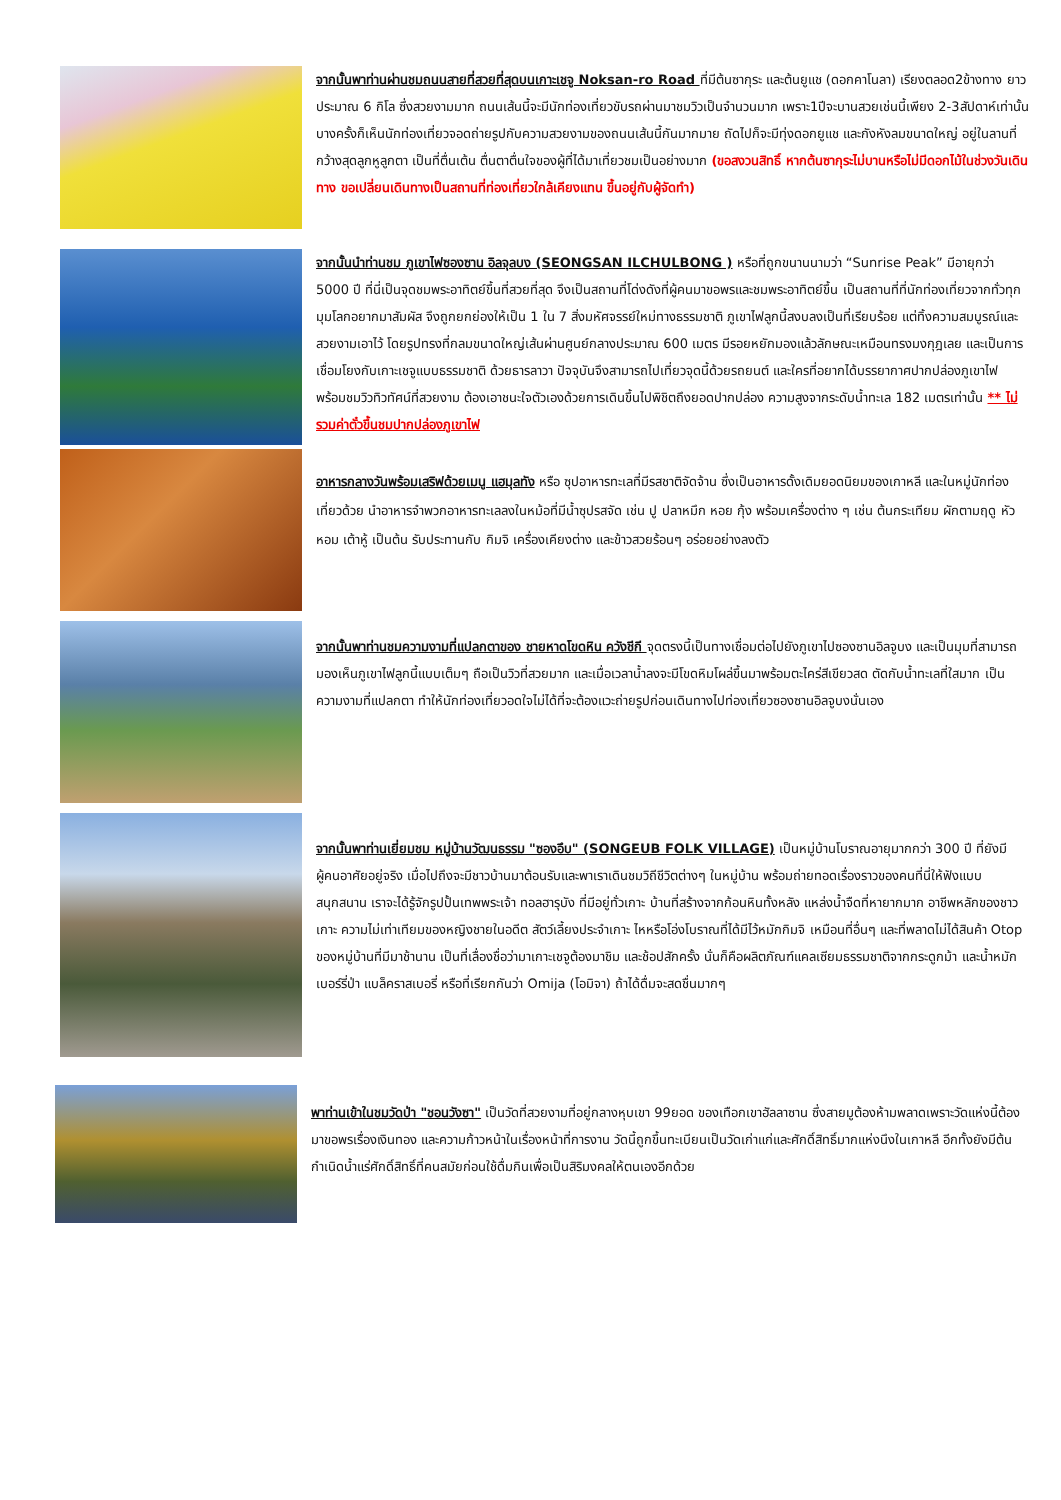จากนั้นพาท่านผ่านชมถนนสายที่สวยที่สุดบนเกาะเชจู Noksan-ro Road ที่มีต้นซากุระ และต้นยูแช (ดอกคาโนลา) เรียงตลอด2ข้างทาง ยาวประมาณ 6 กิโล ซึ่งสวยงามมาก ถนนเส้นนี้จะมีนักท่องเที่ยวขับรถผ่านมาชมวิวเป็นจำนวนมาก เพราะ1ปีจะบานสวยเช่นนี้เพียง 2-3สัปดาห์เท่านั้น บางครั้งก็เห็นนักท่องเที่ยวจอดถ่ายรูปกับความสวยงามของถนนเส้นนี้กันมากมาย ถัดไปก็จะมีทุ่งดอกยูแช และกังหังลมขนาดใหญ่ อยู่ในลานที่กว้างสุดลูกหูลูกตา เป็นที่ตื่นเต้น ตื่นตาตื่นใจของผู้ที่ได้มาเที่ยวชมเป็นอย่างมาก (ขอสงวนสิทธิ์ หากต้นซากุระไม่บานหรือไม่มีดอกไม้ในช่วงวันเดินทาง ขอเปลี่ยนเดินทางเป็นสถานที่ท่องเที่ยวใกล้เคียงแทน ขึ้นอยู่กับผู้จัดทำ)
จากนั้นนำท่านชม ภูเขาไฟซองซาน อิลจุลบง (SEONGSAN ILCHULBONG ) หรือที่ถูกขนานนามว่า “Sunrise Peak” มีอายุกว่า 5000 ปี ที่นี่เป็นจุดชมพระอาทิตย์ขึ้นที่สวยที่สุด จึงเป็นสถานที่โด่งดังที่ผู้คนมาขอพรและชมพระอาทิตย์ขึ้น เป็นสถานที่ที่นักท่องเที่ยวจากทั่วทุกมุมโลกอยากมาสัมผัส จึงถูกยกย่องให้เป็น 1 ใน 7 สิ่งมหัศจรรย์ใหม่ทางธรรมชาติ ภูเขาไฟลูกนี้สงบลงเป็นที่เรียบร้อย แต่ทิ้งความสมบูรณ์และสวยงามเอาไว้ โดยรูปทรงที่กลมขนาดใหญ่เส้นผ่านศูนย์กลางประมาณ 600 เมตร มีรอยหยักมองแล้วลักษณะเหมือนทรงมงกุฎเลย และเป็นการเชื่อมโยงกับเกาะเชจูแบบธรรมชาติ ด้วยธารลาวา ปัจจุบันจึงสามารถไปเที่ยวจุดนี้ด้วยรถยนต์ และใครที่อยากได้บรรยากาศปากปล่องภูเขาไฟ พร้อมชมวิวทิวทัศน์ที่สวยงาม ต้องเอาชนะใจตัวเองด้วยการเดินขึ้นไปพิชิตถึงยอดปากปล่อง ความสูงจากระดับน้ำทะเล 182 เมตรเท่านั้น ** ไม่รวมค่าตั๋วขึ้นชมปากปล่องภูเขาไฟ
อาหารกลางวันพร้อมเสริฟด้วยเมนู แฮมุลทัง หรือ ซุปอาหารทะเลที่มีรสชาติจัดจ้าน ซึ่งเป็นอาหารดั้งเดิมยอดนิยมของเกาหลี และในหมู่นักท่องเที่ยวด้วย นำอาหารจำพวกอาหารทะเลลงในหม้อที่มีน้ำซุปรสจัด เช่น ปู ปลาหมึก หอย กุ้ง พร้อมเครื่องต่าง ๆ เช่น ต้นกระเทียม ผักตามฤดู หัวหอม เต้าหู้ เป็นต้น รับประทานกับ กิมจิ เครื่องเคียงต่าง และข้าวสวยร้อนๆ อร่อยอย่างลงตัว
จากนั้นพาท่านชมความงามที่แปลกตาของ ชายหาดโขดหิน ควังชีกี จุดตรงนี้เป็นทางเชื่อมต่อไปยังภูเขาไปซองซานอิลจูบง และเป็นมุมที่สามารถมองเห็นภูเขาไฟลูกนี้แบบเต็มๆ ถือเป็นวิวที่สวยมาก และเมื่อเวลาน้ำลงจะมีโขดหิมโผล่ขึ้นมาพร้อมตะไคร่สีเขียวสด ตัดกับน้ำทะเลที่ใสมาก เป็นความงามที่แปลกตา ทำให้นักท่องเที่ยวอดใจไม่ได้ที่จะต้องแวะถ่ายรูปก่อนเดินทางไปท่องเที่ยวซองซานอิลจูบงนั่นเอง
จากนั้นพาท่านเยี่ยมชม หมู่บ้านวัฒนธรรม "ซองอึบ" (SONGEUB FOLK VILLAGE) เป็นหมู่บ้านโบราณอายุมากกว่า 300 ปี ที่ยังมีผู้คนอาศัยอยู่จริง เมื่อไปถึงจะมีชาวบ้านมาต้อนรับและพาเราเดินชมวิถีชีวิตต่างๆ ในหมู่บ้าน พร้อมถ่ายทอดเรื่องราวของคนที่นี่ให้ฟังแบบสนุกสนาน เราจะได้รู้จักรูปปั้นเทพพระเจ้า ทอลฮารุบัง ที่มีอยู่ทั่วเกาะ บ้านที่สร้างจากก้อนหินทั้งหลัง แหล่งน้ำจืดที่หายากมาก อาชีพหลักของชาวเกาะ ความไม่เท่าเทียมของหญิงชายในอดีต สัตว์เลี้ยงประจำเกาะ ไหหรือโอ่งโบราณที่ได้มีไว้หมักกิมจิ เหมือนที่อื่นๆ และที่พลาดไม่ได้สินค้า Otop ของหมู่บ้านที่มีมาช้านาน เป็นที่เลื่องชื่อว่ามาเกาะเชจูต้องมาชิม และช้อปสักครั้ง นั่นก็คือผลิตภัณฑ์แคลเซียมธรรมชาติจากกระดูกม้า และน้ำหมักเบอร์รี่ป่า แบล็คราสเบอรี่ หรือที่เรียกกันว่า Omija (โอมิจา) ถ้าได้ดื่มจะสดชื่นมากๆ
พาท่านเข้าในชมวัดป่า "ชอนวังซา" เป็นวัดที่สวยงามที่อยู่กลางหุบเขา 99ยอด ของเทือกเขาฮัลลาซาน ซึ่งสายมูต้องห้ามพลาดเพราะวัดแห่งนี้ต้องมาขอพรเรื่องเงินทอง และความก้าวหน้าในเรื่องหน้าที่การงาน วัดนี้ถูกขึ้นทะเบียนเป็นวัดเก่าแก่และศักดิ์สิทธิ์มากแห่งนึงในเกาหลี อีกทั้งยังมีต้นกำเนิดน้ำแร่ศักดิ์สิทธิ์ที่คนสมัยก่อนใช้ดื่มกินเพื่อเป็นสิริมงคลให้ตนเองอีกด้วย